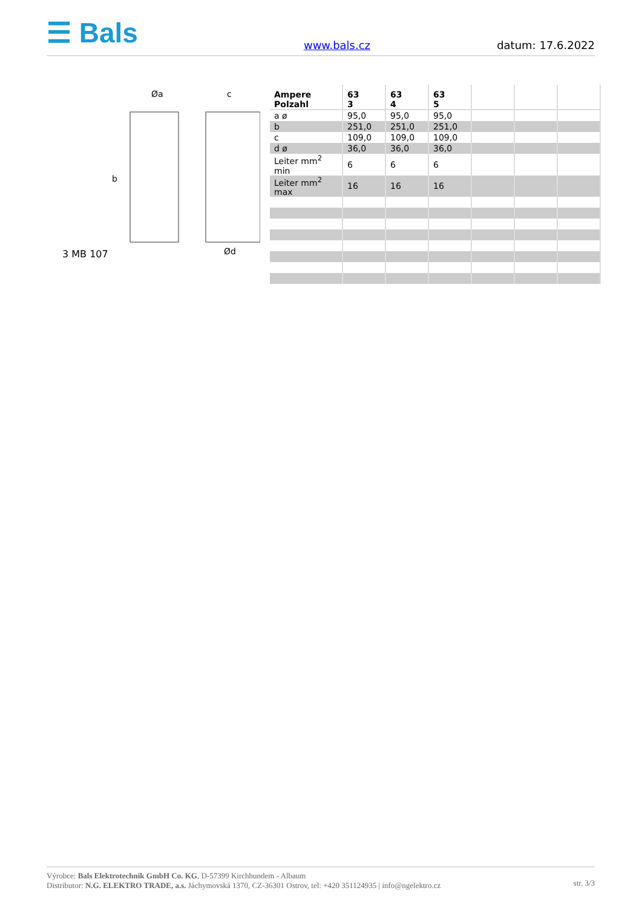☰ Bals
www.bals.cz
datum: 17.6.2022
Øa
c
b
Ød
3 MB 107
| Ampere Polzahl | 63 3 | 63 4 | 63 5 | | | |
| --- | --- | --- | --- | --- | --- | --- |
| a ø | 95,0 | 95,0 | 95,0 | | | |
| b | 251,0 | 251,0 | 251,0 | | | |
| c | 109,0 | 109,0 | 109,0 | | | |
| d ø | 36,0 | 36,0 | 36,0 | | | |
| Leiter mm<sup>2</sup> min | 6 | 6 | 6 | | | |
| Leiter mm<sup>2</sup> max | 16 | 16 | 16 | | | |
Výrobce: Bals Elektrotechnik GmbH Co. KG, D-57399 Kirchhundem - Albaum
Distributor: N.G. ELEKTRO TRADE, a.s. Jáchymovská 1370, CZ-36301 Ostrov, tel: +420 351124935 | info@ngelektro.cz
str. 3/3